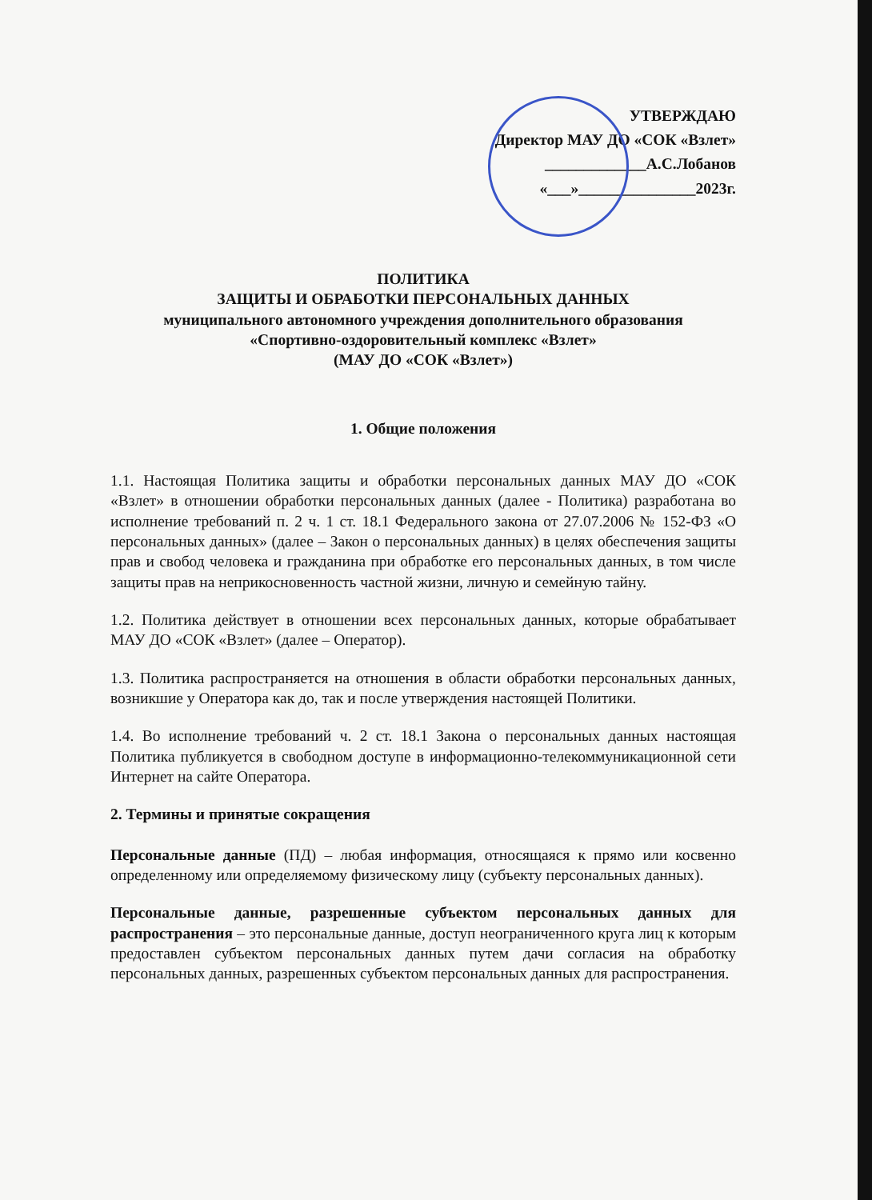УТВЕРЖДАЮ
Директор МАУ ДО «СОК «Взлет»
_____________А.С.Лобанов
«___»_______________2023г.
ПОЛИТИКА
ЗАЩИТЫ И ОБРАБОТКИ ПЕРСОНАЛЬНЫХ ДАННЫХ
муниципального автономного учреждения дополнительного образования
«Спортивно-оздоровительный комплекс «Взлет»
(МАУ ДО «СОК «Взлет»)
1. Общие положения
1.1. Настоящая Политика защиты и обработки персональных данных МАУ ДО «СОК «Взлет» в отношении обработки персональных данных (далее - Политика) разработана во исполнение требований п. 2 ч. 1 ст. 18.1 Федерального закона от 27.07.2006 № 152-ФЗ «О персональных данных» (далее – Закон о персональных данных) в целях обеспечения защиты прав и свобод человека и гражданина при обработке его персональных данных, в том числе защиты прав на неприкосновенность частной жизни, личную и семейную тайну.
1.2. Политика действует в отношении всех персональных данных, которые обрабатывает МАУ ДО «СОК «Взлет» (далее – Оператор).
1.3. Политика распространяется на отношения в области обработки персональных данных, возникшие у Оператора как до, так и после утверждения настоящей Политики.
1.4. Во исполнение требований ч. 2 ст. 18.1 Закона о персональных данных настоящая Политика публикуется в свободном доступе в информационно-телекоммуникационной сети Интернет на сайте Оператора.
2. Термины и принятые сокращения
Персональные данные (ПД) – любая информация, относящаяся к прямо или косвенно определенному или определяемому физическому лицу (субъекту персональных данных).
Персональные данные, разрешенные субъектом персональных данных для распространения – это персональные данные, доступ неограниченного круга лиц к которым предоставлен субъектом персональных данных путем дачи согласия на обработку персональных данных, разрешенных субъектом персональных данных для распространения.